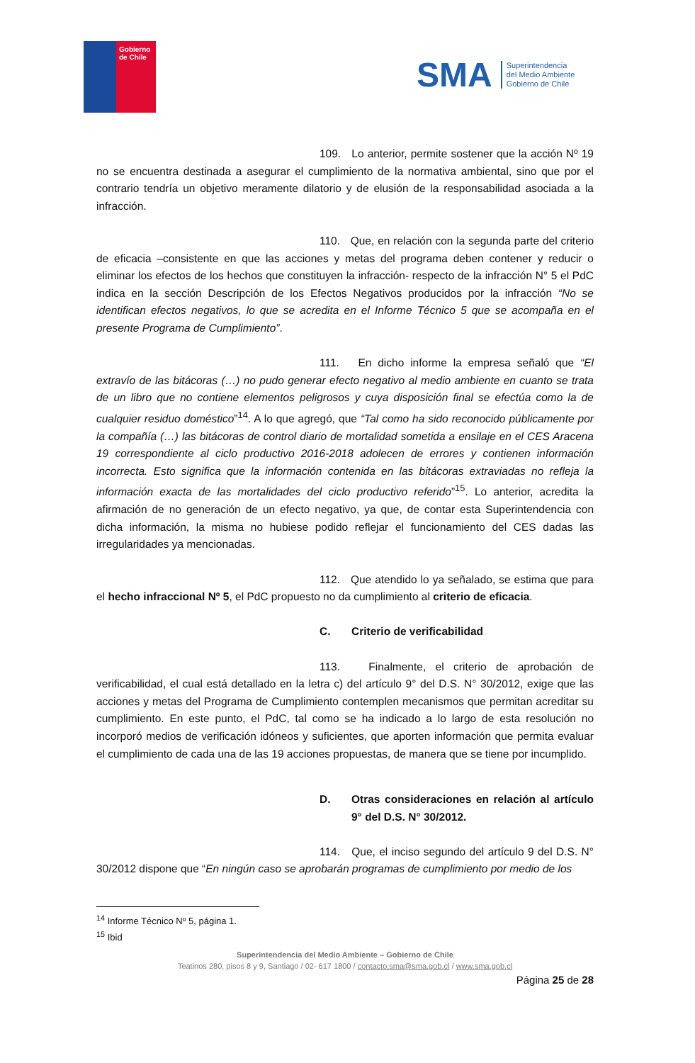Gobierno
de Chile
SMA
Superintendencia
del Medio Ambiente
Gobierno de Chile
109. Lo anterior, permite sostener que la acción Nº 19 no se encuentra destinada a asegurar el cumplimiento de la normativa ambiental, sino que por el contrario tendría un objetivo meramente dilatorio y de elusión de la responsabilidad asociada a la infracción.
110. Que, en relación con la segunda parte del criterio de eficacia –consistente en que las acciones y metas del programa deben contener y reducir o eliminar los efectos de los hechos que constituyen la infracción- respecto de la infracción N° 5 el PdC indica en la sección Descripción de los Efectos Negativos producidos por la infracción “No se identifican efectos negativos, lo que se acredita en el Informe Técnico 5 que se acompaña en el presente Programa de Cumplimiento”.
111. En dicho informe la empresa señaló que “El extravío de las bitácoras (…) no pudo generar efecto negativo al medio ambiente en cuanto se trata de un libro que no contiene elementos peligrosos y cuya disposición final se efectúa como la de cualquier residuo doméstico”<sup>14</sup>. A lo que agregó, que “Tal como ha sido reconocido públicamente por la compañía (…) las bitácoras de control diario de mortalidad sometida a ensilaje en el CES Aracena 19 correspondiente al ciclo productivo 2016-2018 adolecen de errores y contienen información incorrecta. Esto significa que la información contenida en las bitácoras extraviadas no refleja la información exacta de las mortalidades del ciclo productivo referido”<sup>15</sup>. Lo anterior, acredita la afirmación de no generación de un efecto negativo, ya que, de contar esta Superintendencia con dicha información, la misma no hubiese podido reflejar el funcionamiento del CES dadas las irregularidades ya mencionadas.
112. Que atendido lo ya señalado, se estima que para el hecho infraccional Nº 5, el PdC propuesto no da cumplimiento al criterio de eficacia.
C. Criterio de verificabilidad
113. Finalmente, el criterio de aprobación de verificabilidad, el cual está detallado en la letra c) del artículo 9° del D.S. N° 30/2012, exige que las acciones y metas del Programa de Cumplimiento contemplen mecanismos que permitan acreditar su cumplimiento. En este punto, el PdC, tal como se ha indicado a lo largo de esta resolución no incorporó medios de verificación idóneos y suficientes, que aporten información que permita evaluar el cumplimiento de cada una de las 19 acciones propuestas, de manera que se tiene por incumplido.
D. Otras consideraciones en relación al artículo 9° del D.S. N° 30/2012.
114. Que, el inciso segundo del artículo 9 del D.S. N° 30/2012 dispone que “En ningún caso se aprobarán programas de cumplimiento por medio de los
<sup>14</sup> Informe Técnico Nº 5, página 1.
<sup>15</sup> Ibid
Superintendencia del Medio Ambiente – Gobierno de Chile
Teatinos 280, pisos 8 y 9, Santiago / 02- 617 1800 / contacto.sma@sma.gob.cl / www.sma.gob.cl
Página 25 de 28